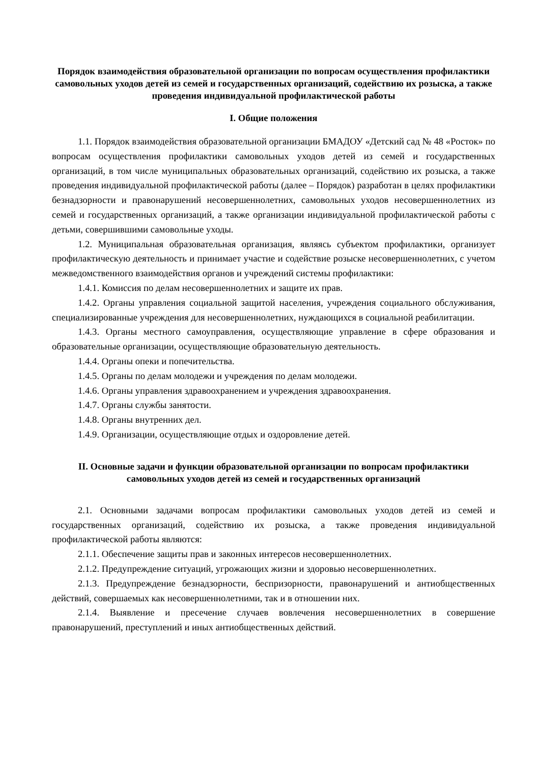Порядок взаимодействия образовательной организации по вопросам осуществления профилактики самовольных уходов детей из семей и государственных организаций, содействию их розыска, а также проведения индивидуальной профилактической работы
I. Общие положения
1.1. Порядок взаимодействия образовательной организации БМАДОУ «Детский сад № 48 «Росток» по вопросам осуществления профилактики самовольных уходов детей из семей и государственных организаций, в том числе муниципальных образовательных организаций, содействию их розыска, а также проведения индивидуальной профилактической работы (далее – Порядок) разработан в целях профилактики безнадзорности и правонарушений несовершеннолетних, самовольных уходов несовершеннолетних из семей и государственных организаций, а также организации индивидуальной профилактической работы с детьми, совершившими самовольные уходы.
1.2. Муниципальная образовательная организация, являясь субъектом профилактики, организует профилактическую деятельность и принимает участие и содействие розыске несовершеннолетних, с учетом межведомственного взаимодействия органов и учреждений системы профилактики:
1.4.1. Комиссия по делам несовершеннолетних и защите их прав.
1.4.2. Органы управления социальной защитой населения, учреждения социального обслуживания, специализированные учреждения для несовершеннолетних, нуждающихся в социальной реабилитации.
1.4.3. Органы местного самоуправления, осуществляющие управление в сфере образования и образовательные организации, осуществляющие образовательную деятельность.
1.4.4. Органы опеки и попечительства.
1.4.5. Органы по делам молодежи и учреждения по делам молодежи.
1.4.6. Органы управления здравоохранением и учреждения здравоохранения.
1.4.7. Органы службы занятости.
1.4.8. Органы внутренних дел.
1.4.9. Организации, осуществляющие отдых и оздоровление детей.
II. Основные задачи и функции образовательной организации по вопросам профилактики самовольных уходов детей из семей и государственных организаций
2.1. Основными задачами вопросам профилактики самовольных уходов детей из семей и государственных организаций, содействию их розыска, а также проведения индивидуальной профилактической работы являются:
2.1.1. Обеспечение защиты прав и законных интересов несовершеннолетних.
2.1.2. Предупреждение ситуаций, угрожающих жизни и здоровью несовершеннолетних.
2.1.3. Предупреждение безнадзорности, беспризорности, правонарушений и антиобщественных действий, совершаемых как несовершеннолетними, так и в отношении них.
2.1.4. Выявление и пресечение случаев вовлечения несовершеннолетних в совершение правонарушений, преступлений и иных антиобщественных действий.